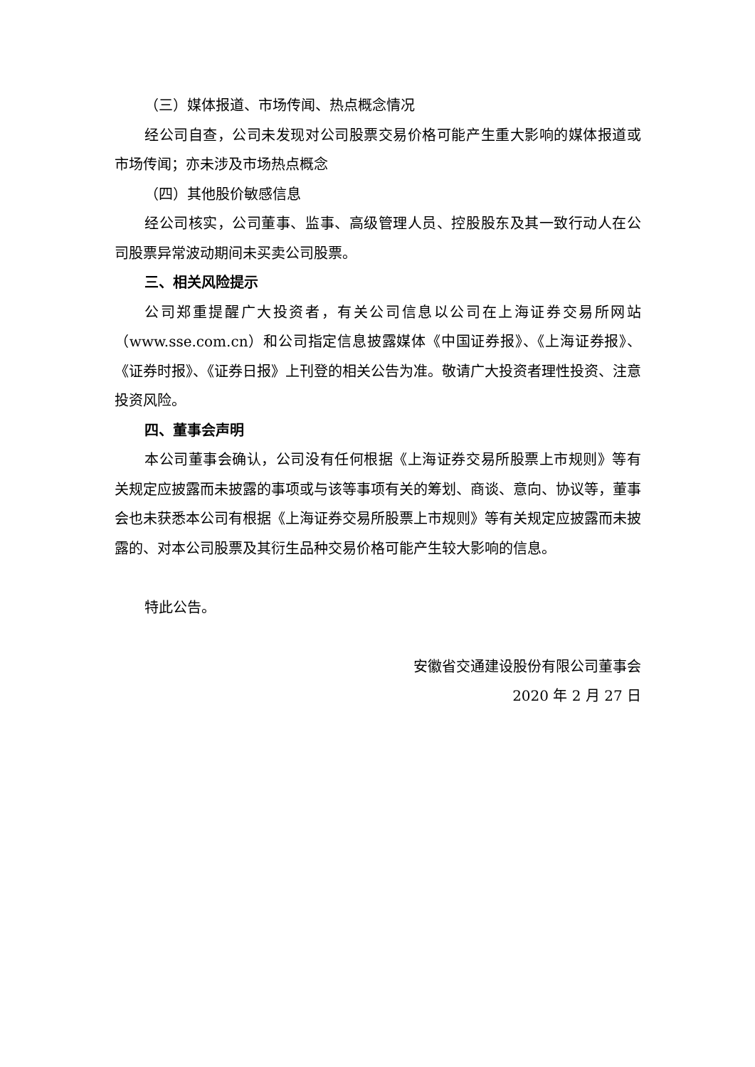（三）媒体报道、市场传闻、热点概念情况
经公司自查，公司未发现对公司股票交易价格可能产生重大影响的媒体报道或市场传闻；亦未涉及市场热点概念
（四）其他股价敏感信息
经公司核实，公司董事、监事、高级管理人员、控股股东及其一致行动人在公司股票异常波动期间未买卖公司股票。
三、相关风险提示
公司郑重提醒广大投资者，有关公司信息以公司在上海证券交易所网站（www.sse.com.cn）和公司指定信息披露媒体《中国证券报》、《上海证券报》、《证券时报》、《证券日报》上刊登的相关公告为准。敬请广大投资者理性投资、注意投资风险。
四、董事会声明
本公司董事会确认，公司没有任何根据《上海证券交易所股票上市规则》等有关规定应披露而未披露的事项或与该等事项有关的筹划、商谈、意向、协议等，董事会也未获悉本公司有根据《上海证券交易所股票上市规则》等有关规定应披露而未披露的、对本公司股票及其衍生品种交易价格可能产生较大影响的信息。
特此公告。
安徽省交通建设股份有限公司董事会
2020 年 2 月 27 日